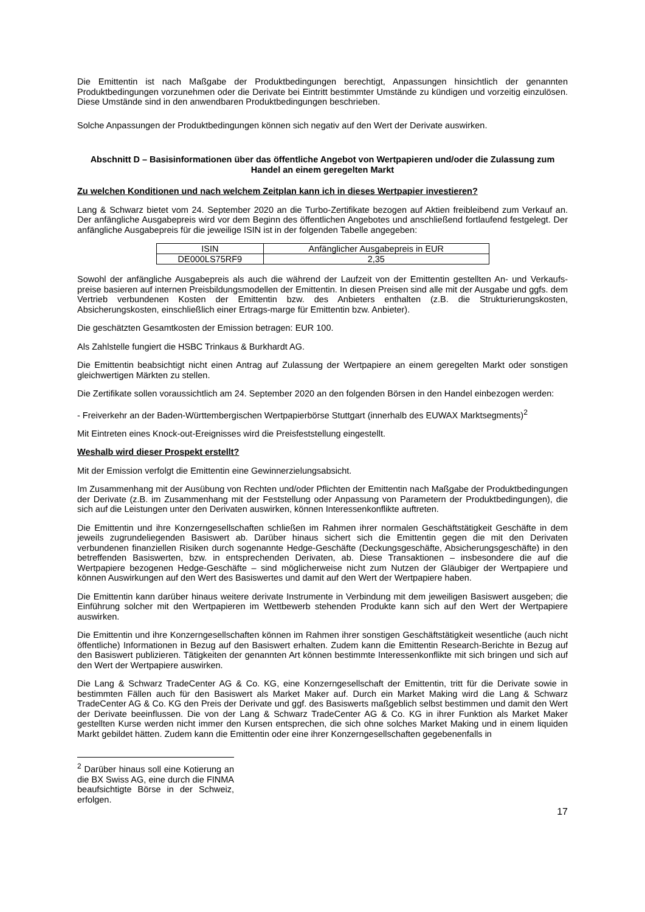Die Emittentin ist nach Maßgabe der Produktbedingungen berechtigt, Anpassungen hinsichtlich der genannten Produktbedingungen vorzunehmen oder die Derivate bei Eintritt bestimmter Umstände zu kündigen und vorzeitig einzulösen. Diese Umstände sind in den anwendbaren Produktbedingungen beschrieben.
Solche Anpassungen der Produktbedingungen können sich negativ auf den Wert der Derivate auswirken.
Abschnitt D – Basisinformationen über das öffentliche Angebot von Wertpapieren und/oder die Zulassung zum Handel an einem geregelten Markt
Zu welchen Konditionen und nach welchem Zeitplan kann ich in dieses Wertpapier investieren?
Lang & Schwarz bietet vom 24. September 2020 an die Turbo-Zertifikate bezogen auf Aktien freibleibend zum Verkauf an. Der anfängliche Ausgabepreis wird vor dem Beginn des öffentlichen Angebotes und anschließend fortlaufend festgelegt. Der anfängliche Ausgabepreis für die jeweilige ISIN ist in der folgenden Tabelle angegeben:
| ISIN | Anfänglicher Ausgabepreis in EUR |
| --- | --- |
| DE000LS75RF9 | 2,35 |
Sowohl der anfängliche Ausgabepreis als auch die während der Laufzeit von der Emittentin gestellten An- und Verkaufs-preise basieren auf internen Preisbildungsmodellen der Emittentin. In diesen Preisen sind alle mit der Ausgabe und ggfs. dem Vertrieb verbundenen Kosten der Emittentin bzw. des Anbieters enthalten (z.B. die Strukturierungskosten, Absicherungskosten, einschließlich einer Ertrags-marge für Emittentin bzw. Anbieter).
Die geschätzten Gesamtkosten der Emission betragen: EUR 100.
Als Zahlstelle fungiert die HSBC Trinkaus & Burkhardt AG.
Die Emittentin beabsichtigt nicht einen Antrag auf Zulassung der Wertpapiere an einem geregelten Markt oder sonstigen gleichwertigen Märkten zu stellen.
Die Zertifikate sollen voraussichtlich am 24. September 2020 an den folgenden Börsen in den Handel einbezogen werden:
- Freiverkehr an der Baden-Württembergischen Wertpapierbörse Stuttgart (innerhalb des EUWAX Marktsegments)<sup>2</sup>
Mit Eintreten eines Knock-out-Ereignisses wird die Preisfeststellung eingestellt.
Weshalb wird dieser Prospekt erstellt?
Mit der Emission verfolgt die Emittentin eine Gewinnerzielungsabsicht.
Im Zusammenhang mit der Ausübung von Rechten und/oder Pflichten der Emittentin nach Maßgabe der Produktbedingungen der Derivate (z.B. im Zusammenhang mit der Feststellung oder Anpassung von Parametern der Produktbedingungen), die sich auf die Leistungen unter den Derivaten auswirken, können Interessenkonflikte auftreten.
Die Emittentin und ihre Konzerngesellschaften schließen im Rahmen ihrer normalen Geschäftstätigkeit Geschäfte in dem jeweils zugrundeliegenden Basiswert ab. Darüber hinaus sichert sich die Emittentin gegen die mit den Derivaten verbundenen finanziellen Risiken durch sogenannte Hedge-Geschäfte (Deckungsgeschäfte, Absicherungsgeschäfte) in den betreffenden Basiswerten, bzw. in entsprechenden Derivaten, ab. Diese Transaktionen – insbesondere die auf die Wertpapiere bezogenen Hedge-Geschäfte – sind möglicherweise nicht zum Nutzen der Gläubiger der Wertpapiere und können Auswirkungen auf den Wert des Basiswertes und damit auf den Wert der Wertpapiere haben.
Die Emittentin kann darüber hinaus weitere derivate Instrumente in Verbindung mit dem jeweiligen Basiswert ausgeben; die Einführung solcher mit den Wertpapieren im Wettbewerb stehenden Produkte kann sich auf den Wert der Wertpapiere auswirken.
Die Emittentin und ihre Konzerngesellschaften können im Rahmen ihrer sonstigen Geschäftstätigkeit wesentliche (auch nicht öffentliche) Informationen in Bezug auf den Basiswert erhalten. Zudem kann die Emittentin Research-Berichte in Bezug auf den Basiswert publizieren. Tätigkeiten der genannten Art können bestimmte Interessenkonflikte mit sich bringen und sich auf den Wert der Wertpapiere auswirken.
Die Lang & Schwarz TradeCenter AG & Co. KG, eine Konzerngesellschaft der Emittentin, tritt für die Derivate sowie in bestimmten Fällen auch für den Basiswert als Market Maker auf. Durch ein Market Making wird die Lang & Schwarz TradeCenter AG & Co. KG den Preis der Derivate und ggf. des Basiswerts maßgeblich selbst bestimmen und damit den Wert der Derivate beeinflussen. Die von der Lang & Schwarz TradeCenter AG & Co. KG in ihrer Funktion als Market Maker gestellten Kurse werden nicht immer den Kursen entsprechen, die sich ohne solches Market Making und in einem liquiden Markt gebildet hätten. Zudem kann die Emittentin oder eine ihrer Konzerngesellschaften gegebenenfalls in
<sup>2</sup> Darüber hinaus soll eine Kotierung an die BX Swiss AG, eine durch die FINMA beaufsichtigte Börse in der Schweiz, erfolgen.
17